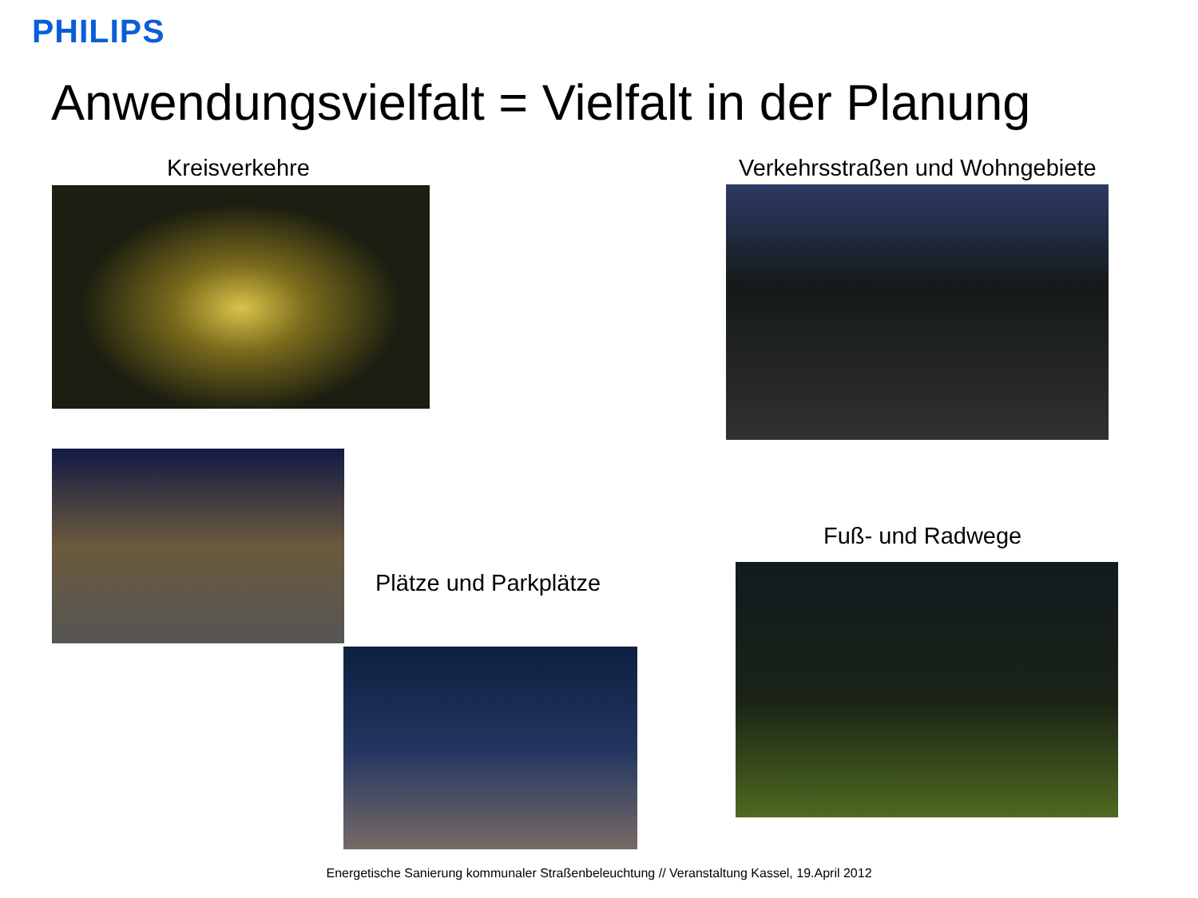PHILIPS
Anwendungsvielfalt = Vielfalt in der Planung
Kreisverkehre
Verkehrsstraßen und Wohngebiete
Plätze und Parkplätze
Fuß- und Radwege
Energetische Sanierung kommunaler Straßenbeleuchtung // Veranstaltung Kassel, 19.April 2012